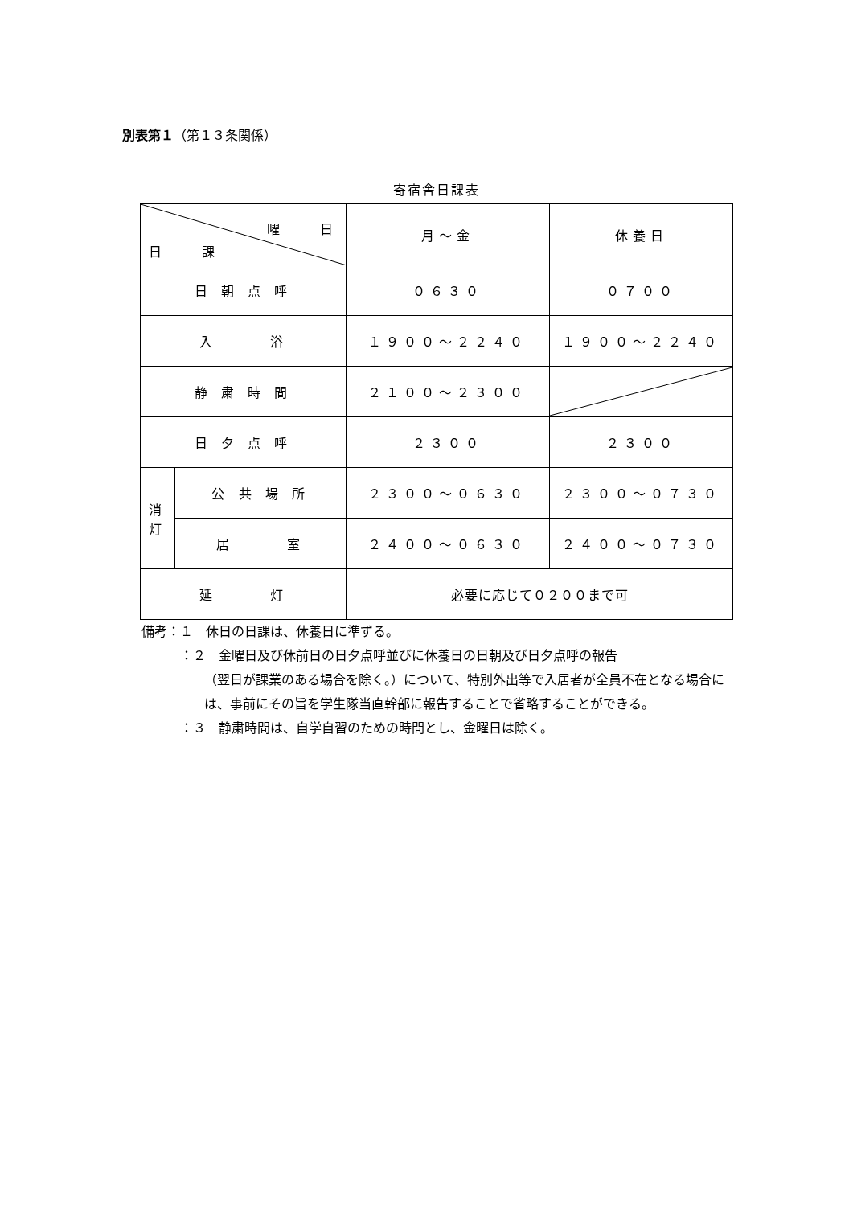別表第１（第１３条関係）
寄宿舎日課表
| 曜 日 日 課 | | 月～金 | 休養日 |
| 日 朝 点 呼 | | ０６３０ | ０７００ |
| 入 浴 | | １９００～２２４０ | １９００～２２４０ |
| 静 粛 時 間 | | ２１００～２３００ | |
| 日 夕 点 呼 | | ２３００ | ２３００ |
| 消 灯 | 公 共 場 所 | ２３００～０６３０ | ２３００～０７３０ |
| | 居 室 | ２４００～０６３０ | ２４００～０７３０ |
| 延 灯 | | 必要に応じて０２００まで可 | |
備考：１　休日の日課は、休養日に準ずる。
：２　金曜日及び休前日の日夕点呼並びに休養日の日朝及び日夕点呼の報告
（翌日が課業のある場合を除く。）について、特別外出等で入居者が全員不在となる場合には、事前にその旨を学生隊当直幹部に報告することで省略することができる。
：３　静粛時間は、自学自習のための時間とし、金曜日は除く。